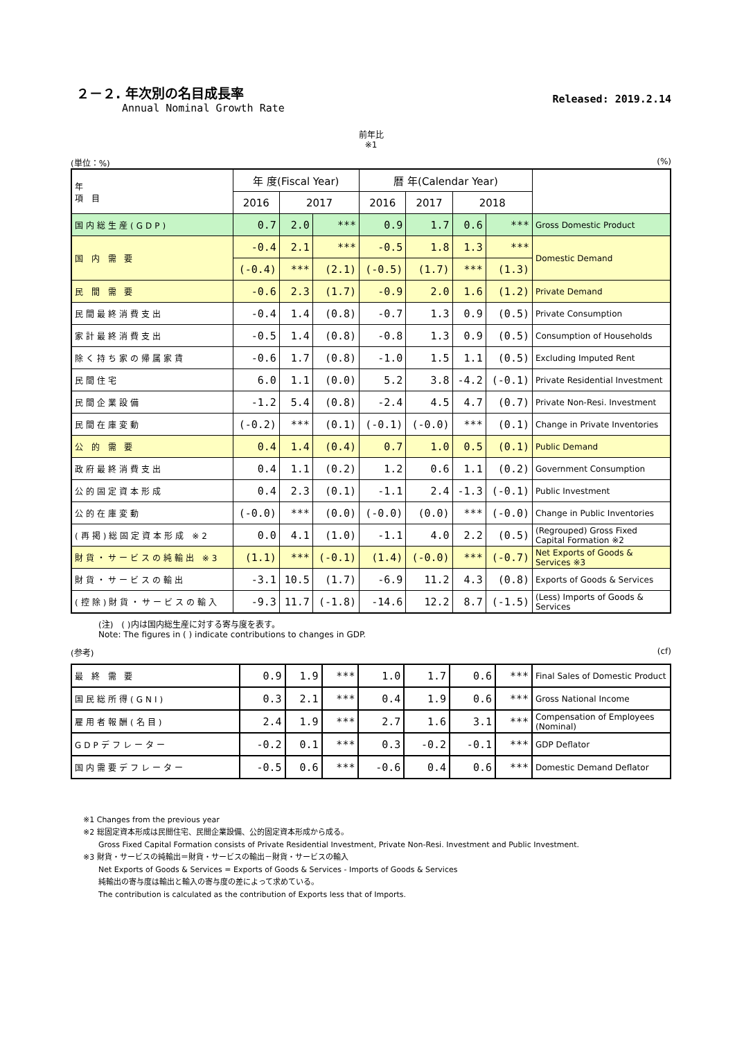２－２. 年次別の名目成長率
Annual Nominal Growth Rate
Released: 2019.2.14
前年比
※1
(単位：%) (%)
| 年 項 目 | 年 度(Fiscal Year) | | | 暦 年(Calendar Year) | | | | |
| --- | --- | --- | --- | --- | --- | --- | --- | --- |
| | 2016 | 2017 | | 2016 | 2017 | 2018 | | |
| 国内総生産(GDP) | 0.7 | 2.0 | *** | 0.9 | 1.7 | 0.6 | *** | Gross Domestic Product |
| 国 内 需 要 | -0.4 | 2.1 | *** | -0.5 | 1.8 | 1.3 | *** | Domestic Demand |
| | (-0.4) | *** | (2.1) | (-0.5) | (1.7) | *** | (1.3) | |
| 民 間 需 要 | -0.6 | 2.3 | (1.7) | -0.9 | 2.0 | 1.6 | (1.2) | Private Demand |
| 民間最終消費支出 | -0.4 | 1.4 | (0.8) | -0.7 | 1.3 | 0.9 | (0.5) | Private Consumption |
| 家計最終消費支出 | -0.5 | 1.4 | (0.8) | -0.8 | 1.3 | 0.9 | (0.5) | Consumption of Households |
| 除く持ち家の帰属家賃 | -0.6 | 1.7 | (0.8) | -1.0 | 1.5 | 1.1 | (0.5) | Excluding Imputed Rent |
| 民間住宅 | 6.0 | 1.1 | (0.0) | 5.2 | 3.8 | -4.2 | (-0.1) | Private Residential Investment |
| 民間企業設備 | -1.2 | 5.4 | (0.8) | -2.4 | 4.5 | 4.7 | (0.7) | Private Non-Resi. Investment |
| 民間在庫変動 | (-0.2) | *** | (0.1) | (-0.1) | (-0.0) | *** | (0.1) | Change in Private Inventories |
| 公 的 需 要 | 0.4 | 1.4 | (0.4) | 0.7 | 1.0 | 0.5 | (0.1) | Public Demand |
| 政府最終消費支出 | 0.4 | 1.1 | (0.2) | 1.2 | 0.6 | 1.1 | (0.2) | Government Consumption |
| 公的固定資本形成 | 0.4 | 2.3 | (0.1) | -1.1 | 2.4 | -1.3 | (-0.1) | Public Investment |
| 公的在庫変動 | (-0.0) | *** | (0.0) | (-0.0) | (0.0) | *** | (-0.0) | Change in Public Inventories |
| (再掲)総固定資本形成 ※2 | 0.0 | 4.1 | (1.0) | -1.1 | 4.0 | 2.2 | (0.5) | (Regrouped) Gross Fixed Capital Formation ※2 |
| 財貨・サービスの純輸出 ※3 | (1.1) | *** | (-0.1) | (1.4) | (-0.0) | *** | (-0.7) | Net Exports of Goods & Services ※3 |
| 財貨・サービスの輸出 | -3.1 | 10.5 | (1.7) | -6.9 | 11.2 | 4.3 | (0.8) | Exports of Goods & Services |
| (控除)財貨・サービスの輸入 | -9.3 | 11.7 | (-1.8) | -14.6 | 12.2 | 8.7 | (-1.5) | (Less) Imports of Goods & Services |
(注)　( )内は国内総生産に対する寄与度を表す。
Note: The figures in ( ) indicate contributions to changes in GDP.
(参考) (cf)
| 最 終 需 要 | 0.9 | 1.9 | *** | 1.0 | 1.7 | 0.6 | *** | Final Sales of Domestic Product |
| 国民総所得(GNI) | 0.3 | 2.1 | *** | 0.4 | 1.9 | 0.6 | *** | Gross National Income |
| 雇用者報酬(名目) | 2.4 | 1.9 | *** | 2.7 | 1.6 | 3.1 | *** | Compensation of Employees (Nominal) |
| GDPデフレーター | -0.2 | 0.1 | *** | 0.3 | -0.2 | -0.1 | *** | GDP Deflator |
| 国内需要デフレーター | -0.5 | 0.6 | *** | -0.6 | 0.4 | 0.6 | *** | Domestic Demand Deflator |
※1 Changes from the previous year
※2 総固定資本形成は民間住宅、民間企業設備、公的固定資本形成から成る。
　　Gross Fixed Capital Formation consists of Private Residential Investment, Private Non-Resi. Investment and Public Investment.
※3 財貨・サービスの純輸出＝財貨・サービスの輸出－財貨・サービスの輸入
　　Net Exports of Goods & Services = Exports of Goods & Services - Imports of Goods & Services
　　純輸出の寄与度は輸出と輸入の寄与度の差によって求めている。
　　The contribution is calculated as the contribution of Exports less that of Imports.